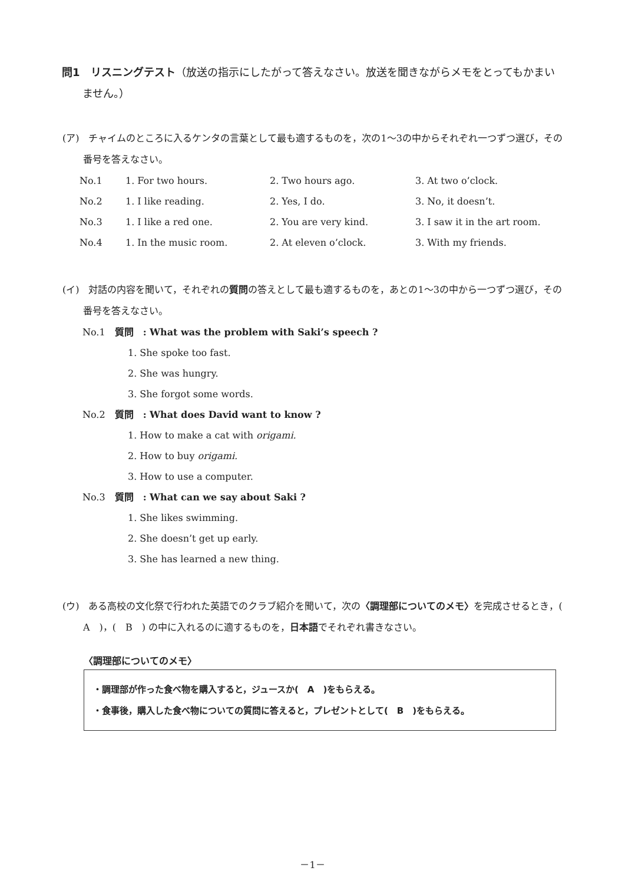問1　リスニングテスト（放送の指示にしたがって答えなさい。放送を聞きながらメモをとってもかまいません。）
(ア)　チャイムのところに入るケンタの言葉として最も適するものを，次の1～3の中からそれぞれ一つずつ選び，その番号を答えなさい。
| No.1 | 1. For two hours. | 2. Two hours ago. | 3. At two o’clock. |
| No.2 | 1. I like reading. | 2. Yes, I do. | 3. No, it doesn’t. |
| No.3 | 1. I like a red one. | 2. You are very kind. | 3. I saw it in the art room. |
| No.4 | 1. In the music room. | 2. At eleven o’clock. | 3. With my friends. |
(イ)　対話の内容を聞いて，それぞれの質問の答えとして最も適するものを，あとの1～3の中から一つずつ選び，その番号を答えなさい。
No.1　質問　: What was the problem with Saki’s speech ?
1. She spoke too fast.
2. She was hungry.
3. She forgot some words.
No.2　質問　: What does David want to know ?
1. How to make a cat with origami.
2. How to buy origami.
3. How to use a computer.
No.3　質問　: What can we say about Saki ?
1. She likes swimming.
2. She doesn’t get up early.
3. She has learned a new thing.
(ウ)　ある高校の文化祭で行われた英語でのクラブ紹介を聞いて，次の〈調理部についてのメモ〉を完成させるとき，(　A　)，(　B　) の中に入れるのに適するものを，日本語でそれぞれ書きなさい。
〈調理部についてのメモ〉
・調理部が作った食べ物を購入すると，ジュースか(　A　)をもらえる。
・食事後，購入した食べ物についての質問に答えると，プレゼントとして(　B　)をもらえる。
－1－